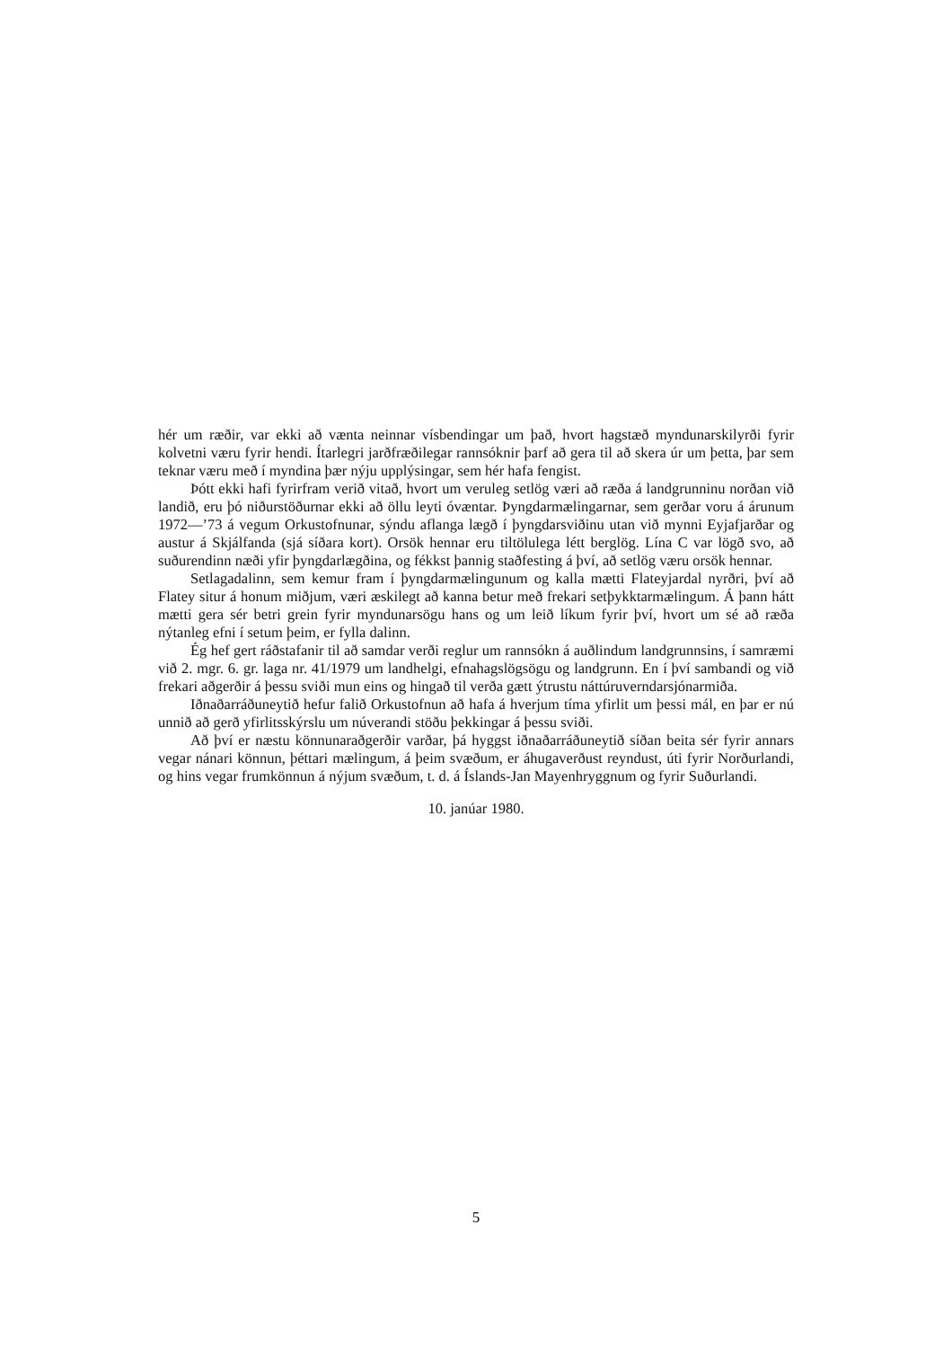hér um ræðir, var ekki að vænta neinnar vísbendingar um það, hvort hagstæð myndunarskilyrði fyrir kolvetni væru fyrir hendi. Ítarlegri jarðfræðilegar rannsóknir þarf að gera til að skera úr um þetta, þar sem teknar væru með í myndina þær nýju upplýsingar, sem hér hafa fengist.
Þótt ekki hafi fyrirfram verið vitað, hvort um veruleg setlög væri að ræða á landgrunninu norðan við landið, eru þó niðurstöðurnar ekki að öllu leyti óvæntar. Þyngdarmælingarnar, sem gerðar voru á árunum 1972—’73 á vegum Orkustofnunar, sýndu aflanga lægð í þyngdarsviðinu utan við mynni Eyjafjarðar og austur á Skjálfanda (sjá síðara kort). Orsök hennar eru tiltölulega létt berglög. Lína C var lögð svo, að suðurendinn næði yfir þyngdarlægðina, og fékkst þannig staðfesting á því, að setlög væru orsök hennar.
Setlagadalinn, sem kemur fram í þyngdarmælingunum og kalla mætti Flateyjardal nyrðri, því að Flatey situr á honum miðjum, væri æskilegt að kanna betur með frekari setþykktarmælingum. Á þann hátt mætti gera sér betri grein fyrir myndunarsögu hans og um leið líkum fyrir því, hvort um sé að ræða nýtanleg efni í setum þeim, er fylla dalinn.
Ég hef gert ráðstafanir til að samdar verði reglur um rannsókn á auðlindum landgrunnsins, í samræmi við 2. mgr. 6. gr. laga nr. 41/1979 um landhelgi, efnahagslögsögu og landgrunn. En í því sambandi og við frekari aðgerðir á þessu sviði mun eins og hingað til verða gætt ýtrustu náttúruverndarsjónarmiða.
Iðnaðarráðuneytið hefur falið Orkustofnun að hafa á hverjum tíma yfirlit um þessi mál, en þar er nú unnið að gerð yfirlitsskýrslu um núverandi stöðu þekkingar á þessu sviði.
Að því er næstu könnunaraðgerðir varðar, þá hyggst iðnaðarráðuneytið síðan beita sér fyrir annars vegar nánari könnun, þéttari mælingum, á þeim svæðum, er áhugaverðust reyndust, úti fyrir Norðurlandi, og hins vegar frumkönnun á nýjum svæðum, t. d. á Íslands-Jan Mayenhryggnum og fyrir Suðurlandi.
10. janúar 1980.
5